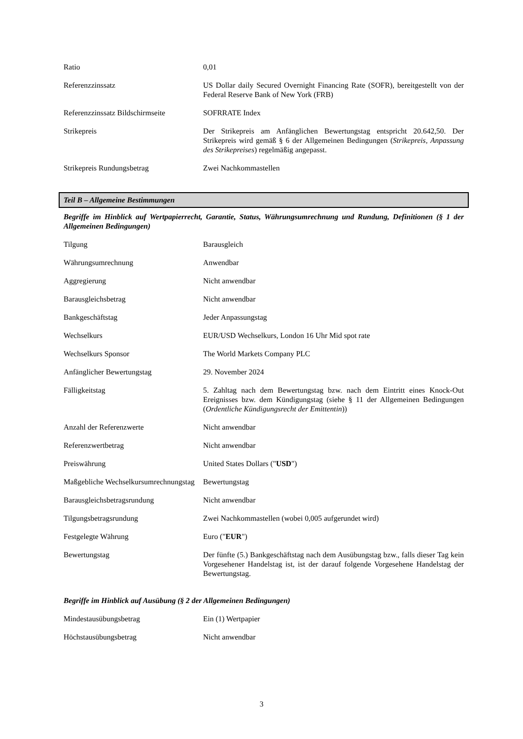| Ratio | 0,01 |
| Referenzzinssatz | US Dollar daily Secured Overnight Financing Rate (SOFR), bereitgestellt von der Federal Reserve Bank of New York (FRB) |
| Referenzzinssatz Bildschirmseite | SOFRRATE Index |
| Strikepreis | Der Strikepreis am Anfänglichen Bewertungstag entspricht 20.642,50. Der Strikepreis wird gemäß § 6 der Allgemeinen Bedingungen ( Strikepreis, Anpassung des Strikepreises ) regelmäßig angepasst. |
| Strikepreis Rundungsbetrag | Zwei Nachkommastellen |
Teil B – Allgemeine Bestimmungen
Begriffe im Hinblick auf Wertpapierrecht, Garantie, Status, Währungsumrechnung und Rundung, Definitionen (§ 1 der Allgemeinen Bedingungen)
| Tilgung | Barausgleich |
| Währungsumrechnung | Anwendbar |
| Aggregierung | Nicht anwendbar |
| Barausgleichsbetrag | Nicht anwendbar |
| Bankgeschäftstag | Jeder Anpassungstag |
| Wechselkurs | EUR/USD Wechselkurs, London 16 Uhr Mid spot rate |
| Wechselkurs Sponsor | The World Markets Company PLC |
| Anfänglicher Bewertungstag | 29. November 2024 |
| Fälligkeitstag | 5. Zahltag nach dem Bewertungstag bzw. nach dem Eintritt eines Knock-Out Ereignisses bzw. dem Kündigungstag (siehe § 11 der Allgemeinen Bedingungen ( Ordentliche Kündigungsrecht der Emittentin )) |
| Anzahl der Referenzwerte | Nicht anwendbar |
| Referenzwertbetrag | Nicht anwendbar |
| Preiswährung | United States Dollars (" USD ") |
| Maßgebliche Wechselkursumrechnungstag | Bewertungstag |
| Barausgleichsbetragsrundung | Nicht anwendbar |
| Tilgungsbetragsrundung | Zwei Nachkommastellen (wobei 0,005 aufgerundet wird) |
| Festgelegte Währung | Euro (" EUR ") |
| Bewertungstag | Der fünfte (5.) Bankgeschäftstag nach dem Ausübungstag bzw., falls dieser Tag kein Vorgesehener Handelstag ist, ist der darauf folgende Vorgesehene Handelstag der Bewertungstag. |
Begriffe im Hinblick auf Ausübung (§ 2 der Allgemeinen Bedingungen)
| Mindestausübungsbetrag | Ein (1) Wertpapier |
| Höchstausübungsbetrag | Nicht anwendbar |
3